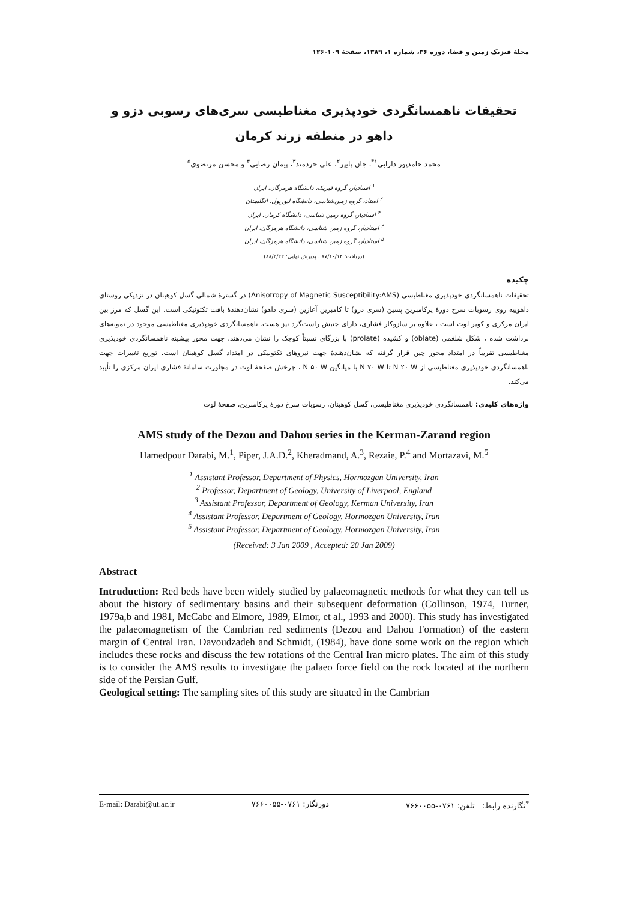مجلهٔ فیزیک زمین و فضا، دوره ۳۶، شماره ۱، ۱۳۸۹، صفحهٔ ۱۰۹-۱۲۶
تحقیقات ناهمسانگردی خودپذیری مغناطیسی سری‌های رسوبی دزو و داهو در منطقه زرند کرمان
محمد حامدپور دارابی<sup>۱*</sup>، جان پایپر<sup>۲</sup>، علی خردمند<sup>۳</sup>، پیمان رضایی<sup>۴</sup> و محسن مرتضوی<sup>۵</sup>
<sup>۱</sup> استادیار، گروه فیزیک، دانشگاه هرمزگان، ایران
<sup>۲</sup> استاد، گروه زمین‌شناسی، دانشگاه لیورپول، انگلستان
<sup>۳</sup> استادیار، گروه زمین شناسی، دانشگاه کرمان، ایران
<sup>۴</sup> استادیار، گروه زمین شناسی، دانشگاه هرمزگان، ایران
<sup>۵</sup> استادیار، گروه زمین شناسی، دانشگاه هرمزگان، ایران
(دریافت: ۸۷/۱۰/۱۴ ، پذیرش نهایی: ۸۸/۲/۲۲)
چکیده
تحقیقات ناهمسانگردی خودپذیری مغناطیسی (Anisotropy of Magnetic Susceptibility:AMS) در گسترهٔ شمالی گسل کوهبنان در نزدیکی روستای داهوییه روی رسوبات سرخ دورهٔ پرکامبرین پسین (سری دزو) تا کامبرین آغازین (سری داهو) نشان‌دهندهٔ بافت تکتونیکی است. این گسل که مرز بین ایران مرکزی و کویر لوت است ، علاوه بر سازوکار فشاری، دارای جنبش راست‌گرد نیز هست. ناهمسانگردی خودپذیری مغناطیسی موجود در نمونه‌های برداشت شده ، شکل شلغمی (oblate) و کشیده (prolate) با بزرگای نسبتاً کوچک را نشان می‌دهند. جهت محور بیشینه ناهمسانگردی خودپذیری مغناطیسی تقریباً در امتداد محور چین قرار گرفته که نشان‌دهندهٔ جهت نیروهای تکتونیکی در امتداد گسل کوهبنان است. توزیع تغییرات جهت ناهمسانگردی خودپذیری مغناطیسی از N ۲۰ W تا N ۷۰ W با میانگین N ۵۰ W ، چرخش صفحهٔ لوت در مجاورت سامانهٔ فشاری ایران مرکزی را تأیید می‌کند.
واژه‌های کلیدی: ناهمسانگردی خودپذیری مغناطیسی، گسل کوهبنان، رسوبات سرخ دورهٔ پرکامبرین، صفحهٔ لوت
AMS study of the Dezou and Dahou series in the Kerman-Zarand region
Hamedpour Darabi, M.<sup>1</sup>, Piper, J.A.D.<sup>2</sup>, Kheradmand, A.<sup>3</sup>, Rezaie, P.<sup>4</sup> and Mortazavi, M.<sup>5</sup>
<sup>1</sup> Assistant Professor, Department of Physics, Hormozgan University, Iran
<sup>2</sup> Professor, Department of Geology, University of Liverpool, England
<sup>3</sup> Assistant Professor, Department of Geology, Kerman University, Iran
<sup>4</sup> Assistant Professor, Department of Geology, Hormozgan University, Iran
<sup>5</sup> Assistant Professor, Department of Geology, Hormozgan University, Iran
(Received: 3 Jan 2009 , Accepted: 20 Jan 2009)
Abstract
Intruduction: Red beds have been widely studied by palaeomagnetic methods for what they can tell us about the history of sedimentary basins and their subsequent deformation (Collinson, 1974, Turner, 1979a,b and 1981, McCabe and Elmore, 1989, Elmor, et al., 1993 and 2000). This study has investigated the palaeomagnetism of the Cambrian red sediments (Dezou and Dahou Formation) of the eastern margin of Central Iran. Davoudzadeh and Schmidt, (1984), have done some work on the region which includes these rocks and discuss the few rotations of the Central Iran micro plates. The aim of this study is to consider the AMS results to investigate the palaeo force field on the rock located at the northern side of the Persian Gulf.
Geological setting: The sampling sites of this study are situated in the Cambrian
E-mail: Darabi@ut.ac.ir دورنگار: ۰۷۶۱-۷۶۶۰۰۵۵<sup>*</sup>نگارنده رابط: تلفن: ۰۷۶۱-۷۶۶۰۰۵۵